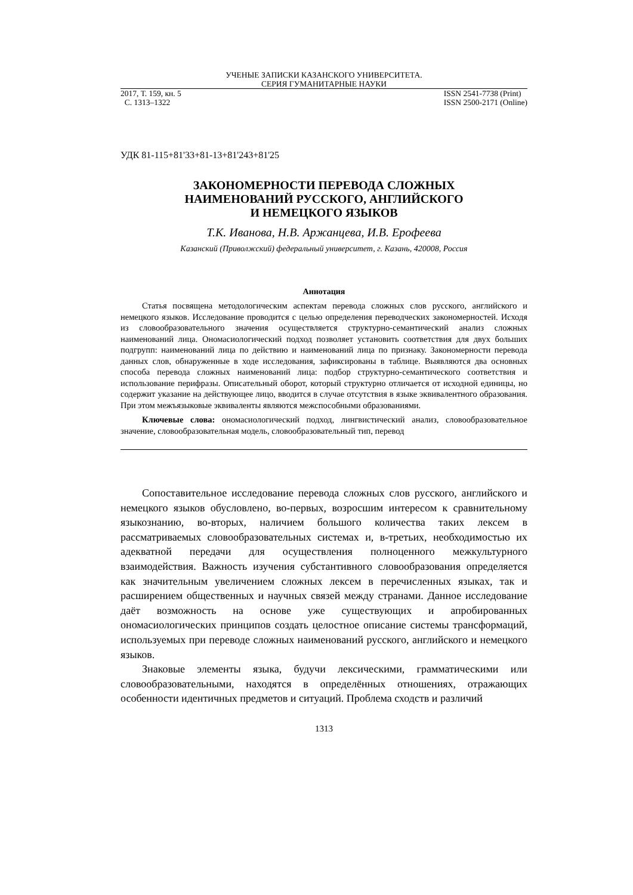УЧЕНЫЕ ЗАПИСКИ КАЗАНСКОГО УНИВЕРСИТЕТА.
СЕРИЯ ГУМАНИТАРНЫЕ НАУКИ
2017, Т. 159, кн. 5
С. 1313–1322
ISSN 2541-7738 (Print)
ISSN 2500-2171 (Online)
УДК 81-115+81'33+81-13+81'243+81'25
ЗАКОНОМЕРНОСТИ ПЕРЕВОДА СЛОЖНЫХ
НАИМЕНОВАНИЙ РУССКОГО, АНГЛИЙСКОГО
И НЕМЕЦКОГО ЯЗЫКОВ
Т.К. Иванова, Н.В. Аржанцева, И.В. Ерофеева
Казанский (Приволжский) федеральный университет, г. Казань, 420008, Россия
Аннотация
Статья посвящена методологическим аспектам перевода сложных слов русского, английского и немецкого языков. Исследование проводится с целью определения переводческих закономерностей. Исходя из словообразовательного значения осуществляется структурно-семантический анализ сложных наименований лица. Ономасиологический подход позволяет установить соответствия для двух больших подгрупп: наименований лица по действию и наименований лица по признаку. Закономерности перевода данных слов, обнаруженные в ходе исследования, зафиксированы в таблице. Выявляются два основных способа перевода сложных наименований лица: подбор структурно-семантического соответствия и использование перифразы. Описательный оборот, который структурно отличается от исходной единицы, но содержит указание на действующее лицо, вводится в случае отсутствия в языке эквивалентного образования. При этом межъязыковые эквиваленты являются межспособными образованиями.
Ключевые слова: ономасиологический подход, лингвистический анализ, словообразовательное значение, словообразовательная модель, словообразовательный тип, перевод
Сопоставительное исследование перевода сложных слов русского, английского и немецкого языков обусловлено, во-первых, возросшим интересом к сравнительному языкознанию, во-вторых, наличием большого количества таких лексем в рассматриваемых словообразовательных системах и, в-третьих, необходимостью их адекватной передачи для осуществления полноценного межкультурного взаимодействия. Важность изучения субстантивного словообразования определяется как значительным увеличением сложных лексем в перечисленных языках, так и расширением общественных и научных связей между странами. Данное исследование даёт возможность на основе уже существующих и апробированных ономасиологических принципов создать целостное описание системы трансформаций, используемых при переводе сложных наименований русского, английского и немецкого языков.
Знаковые элементы языка, будучи лексическими, грамматическими или словообразовательными, находятся в определённых отношениях, отражающих особенности идентичных предметов и ситуаций. Проблема сходств и различий
1313